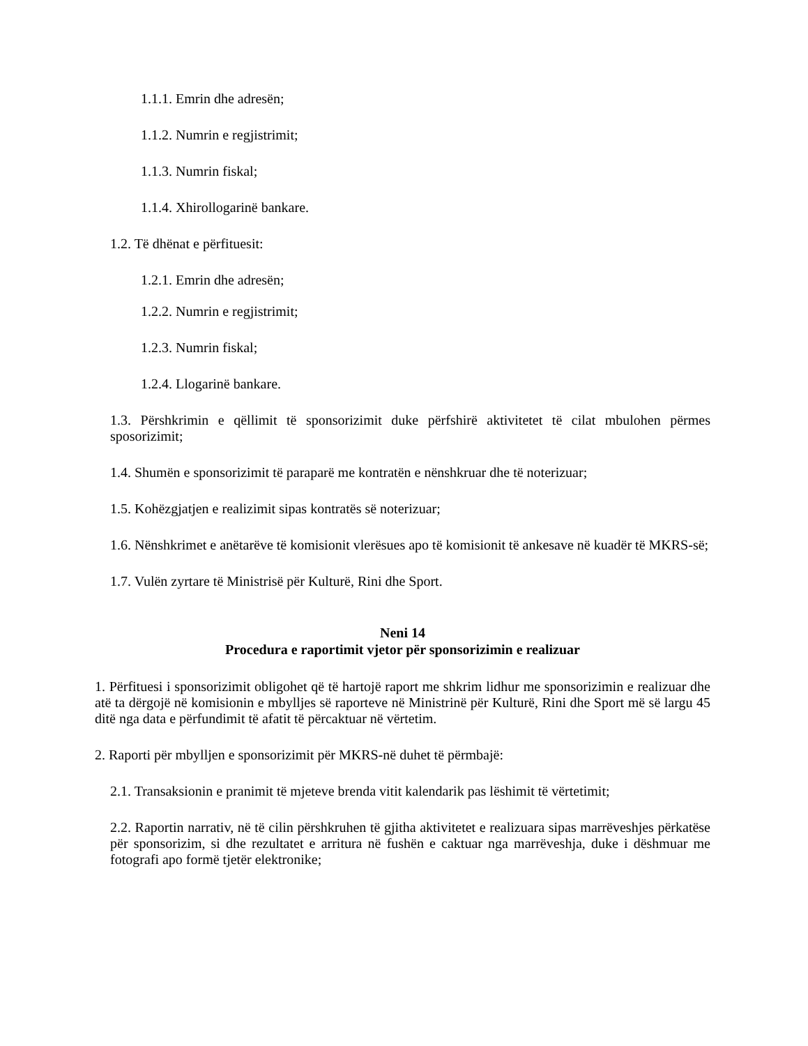1.1.1. Emrin dhe adresën;
1.1.2. Numrin e regjistrimit;
1.1.3. Numrin fiskal;
1.1.4. Xhirollogarinë bankare.
1.2. Të dhënat e përfituesit:
1.2.1. Emrin dhe adresën;
1.2.2. Numrin e regjistrimit;
1.2.3. Numrin fiskal;
1.2.4. Llogarinë bankare.
1.3. Përshkrimin e qëllimit të sponsorizimit duke përfshirë aktivitetet të cilat mbulohen përmes sposorizimit;
1.4. Shumën e sponsorizimit të paraparë me kontratën e nënshkruar dhe të noterizuar;
1.5. Kohëzgjatjen e realizimit sipas kontratës së noterizuar;
1.6. Nënshkrimet e anëtarëve të komisionit vlerësues apo të komisionit të ankesave në kuadër të MKRS-së;
1.7. Vulën zyrtare të Ministrisë për Kulturë, Rini dhe Sport.
Neni 14
Procedura e raportimit vjetor për sponsorizimin e realizuar
1. Përfituesi i sponsorizimit obligohet që të hartojë raport me shkrim lidhur me sponsorizimin e realizuar dhe atë ta dërgojë në komisionin e mbylljes së raporteve në Ministrinë për Kulturë, Rini dhe Sport më së largu 45 ditë nga data e përfundimit të afatit të përcaktuar në vërtetim.
2. Raporti për mbylljen e sponsorizimit për MKRS-në duhet të përmbajë:
2.1. Transaksionin e pranimit të mjeteve brenda vitit kalendarik pas lëshimit të vërtetimit;
2.2. Raportin narrativ, në të cilin përshkruhen të gjitha aktivitetet e realizuara sipas marrëveshjes përkatëse për sponsorizim, si dhe rezultatet e arritura në fushën e caktuar nga marrëveshja, duke i dëshmuar me fotografi apo formë tjetër elektronike;